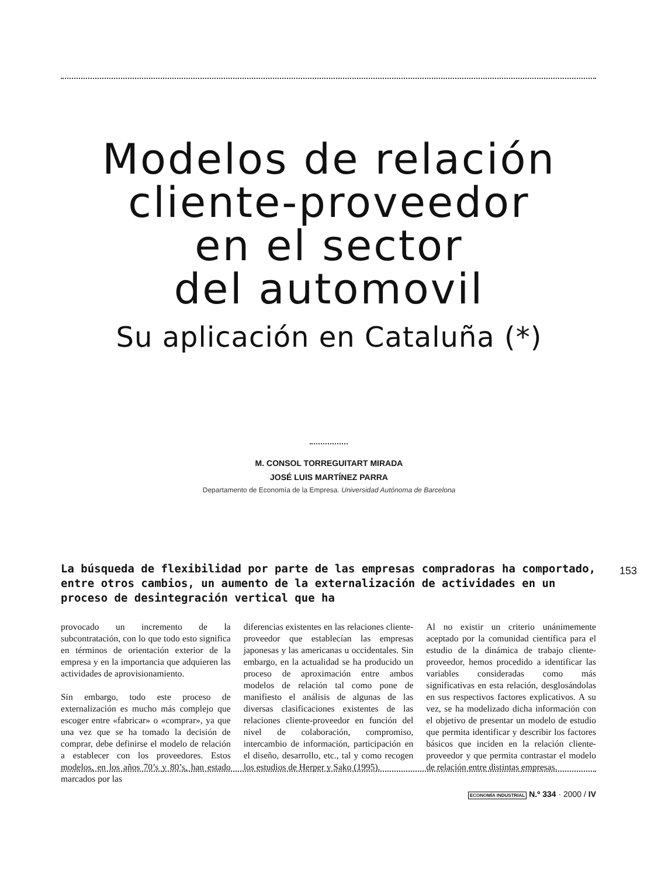Modelos de relación
cliente-proveedor
en el sector
del automovil
Su aplicación en Cataluña (*)
M. CONSOL TORREGUITART MIRADA
JOSÉ LUIS MARTÍNEZ PARRA
Departamento de Economía de la Empresa. Universidad Autónoma de Barcelona
La búsqueda de flexibilidad por parte de las empresas compradoras ha comportado, entre otros cambios, un aumento de la externalización de actividades en un proceso de desintegración vertical que ha
153
provocado un incremento de la subcontratación, con lo que todo esto significa en términos de orientación exterior de la empresa y en la importancia que adquieren las actividades de aprovisionamiento.
Sin embargo, todo este proceso de externalización es mucho más complejo que escoger entre «fabricar» o «comprar», ya que una vez que se ha tomado la decisión de comprar, debe definirse el modelo de relación a establecer con los proveedores. Estos modelos, en los años 70’s y 80’s, han estado marcados por las
diferencias existentes en las relaciones cliente-proveedor que establecían las empresas japonesas y las americanas u occidentales. Sin embargo, en la actualidad se ha producido un proceso de aproximación entre ambos modelos de relación tal como pone de manifiesto el análisis de algunas de las diversas clasificaciones existentes de las relaciones cliente-proveedor en función del nivel de colaboración, compromiso, intercambio de información, participación en el diseño, desarrollo, etc., tal y como recogen los estudios de Herper y Sako (1995).
Al no existir un criterio unánimemente aceptado por la comunidad científica para el estudio de la dinámica de trabajo cliente-proveedor, hemos procedido a identificar las variables consideradas como más significativas en esta relación, desglosándolas en sus respectivos factores explicativos. A su vez, se ha modelizado dicha información con el objetivo de presentar un modelo de estudio que permita identificar y describir los factores básicos que inciden en la relación cliente-proveedor y que permita contrastar el modelo de relación entre distintas empresas.
ECONOMÍA INDUSTRIAL N.º 334 · 2000 / IV